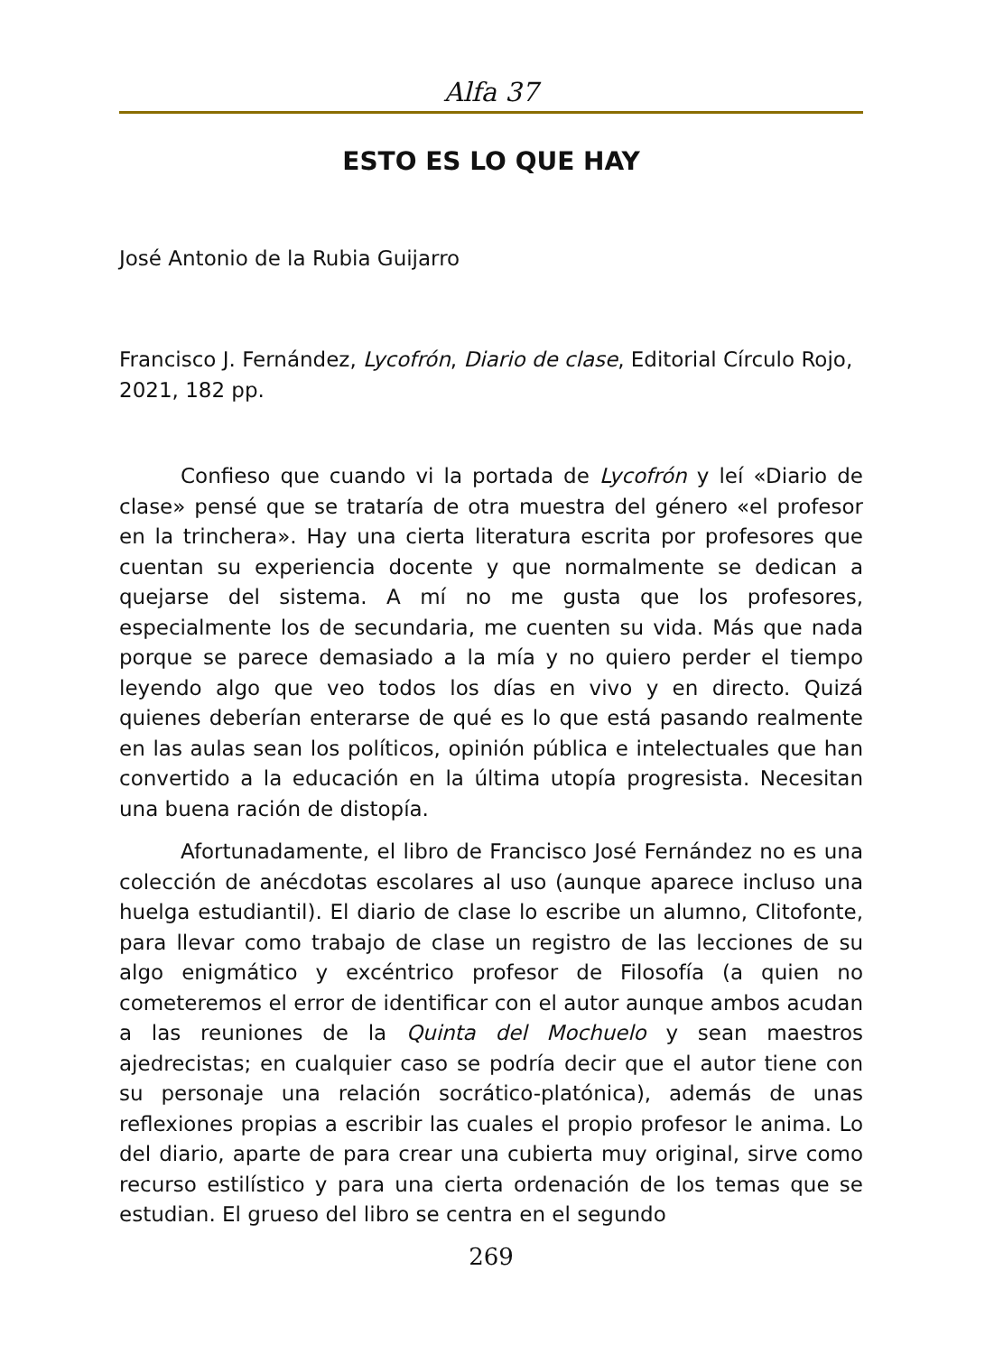Alfa 37
ESTO ES LO QUE HAY
José Antonio de la Rubia Guijarro
Francisco J. Fernández, Lycofrón, Diario de clase, Editorial Círculo Rojo, 2021, 182 pp.
Confieso que cuando vi la portada de Lycofrón y leí «Diario de clase» pensé que se trataría de otra muestra del género «el profesor en la trinchera». Hay una cierta literatura escrita por profesores que cuentan su experiencia docente y que normalmente se dedican a quejarse del sistema. A mí no me gusta que los profesores, especialmente los de secundaria, me cuenten su vida. Más que nada porque se parece demasiado a la mía y no quiero perder el tiempo leyendo algo que veo todos los días en vivo y en directo. Quizá quienes deberían enterarse de qué es lo que está pasando realmente en las aulas sean los políticos, opinión pública e intelectuales que han convertido a la educación en la última utopía progresista. Necesitan una buena ración de distopía.
Afortunadamente, el libro de Francisco José Fernández no es una colección de anécdotas escolares al uso (aunque aparece incluso una huelga estudiantil). El diario de clase lo escribe un alumno, Clitofonte, para llevar como trabajo de clase un registro de las lecciones de su algo enigmático y excéntrico profesor de Filosofía (a quien no cometeremos el error de identificar con el autor aunque ambos acudan a las reuniones de la Quinta del Mochuelo y sean maestros ajedrecistas; en cualquier caso se podría decir que el autor tiene con su personaje una relación socrático-platónica), además de unas reflexiones propias a escribir las cuales el propio profesor le anima. Lo del diario, aparte de para crear una cubierta muy original, sirve como recurso estilístico y para una cierta ordenación de los temas que se estudian. El grueso del libro se centra en el segundo
269